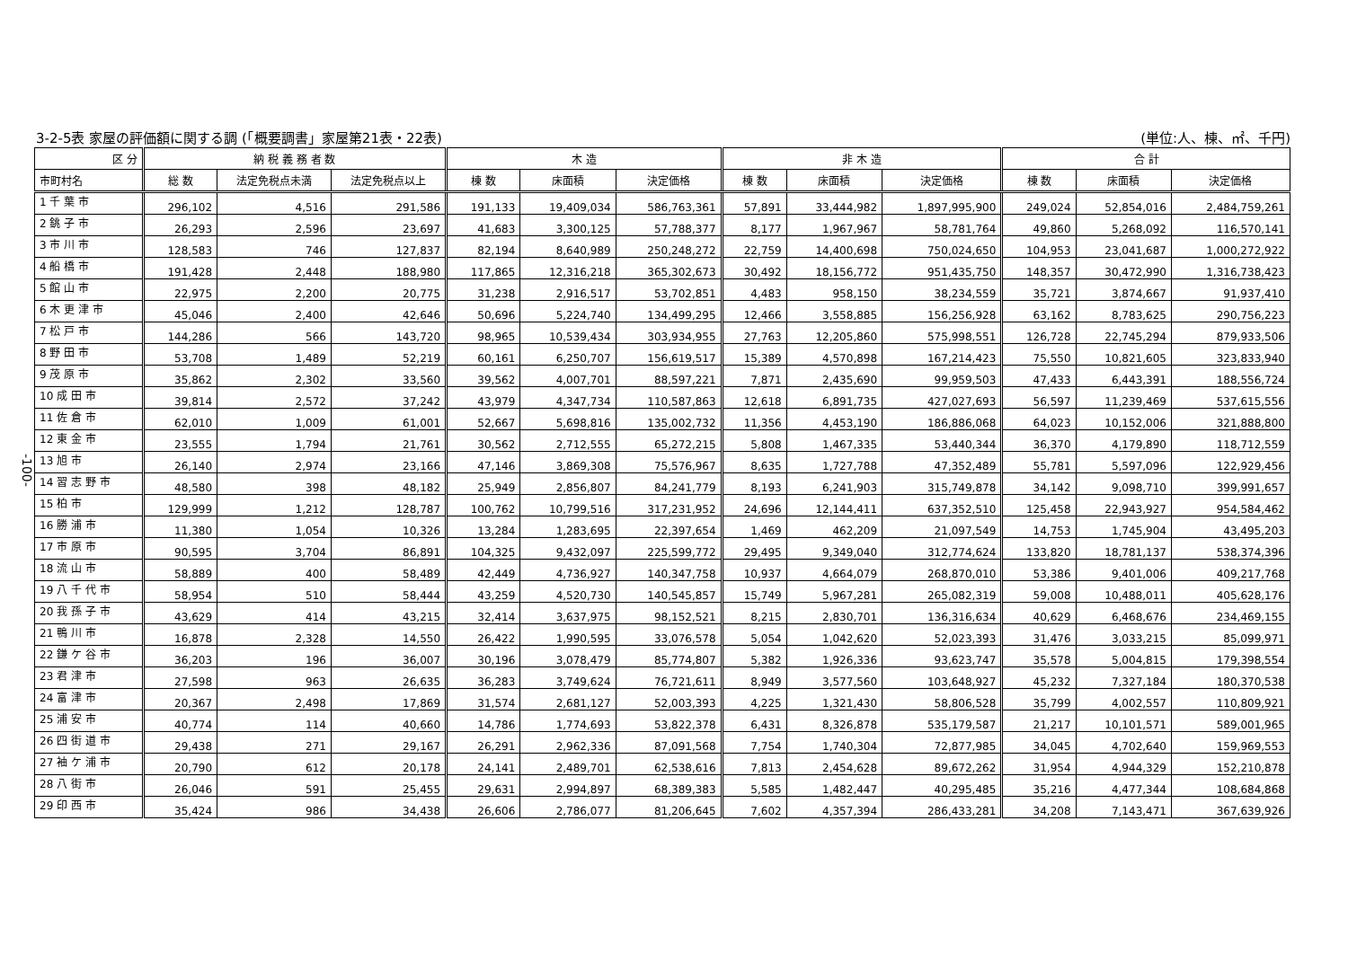3-2-5表 家屋の評価額に関する調 (「概要調書」家屋第21表・22表) (単位:人、棟、㎡、千円)
-100-
| 区 分 | 納 税 義 務 者 数 | | | 木 造 | | | 非 木 造 | | | 合 計 | | |
| --- | --- | --- | --- | --- | --- | --- | --- | --- | --- | --- | --- | --- |
| 市町村名 | 総 数 | 法定免税点未満 | 法定免税点以上 | 棟 数 | 床面積 | 決定価格 | 棟 数 | 床面積 | 決定価格 | 棟 数 | 床面積 | 決定価格 |
| 1 千 葉 市 | 296,102 | 4,516 | 291,586 | 191,133 | 19,409,034 | 586,763,361 | 57,891 | 33,444,982 | 1,897,995,900 | 249,024 | 52,854,016 | 2,484,759,261 |
| 2 銚 子 市 | 26,293 | 2,596 | 23,697 | 41,683 | 3,300,125 | 57,788,377 | 8,177 | 1,967,967 | 58,781,764 | 49,860 | 5,268,092 | 116,570,141 |
| 3 市 川 市 | 128,583 | 746 | 127,837 | 82,194 | 8,640,989 | 250,248,272 | 22,759 | 14,400,698 | 750,024,650 | 104,953 | 23,041,687 | 1,000,272,922 |
| 4 船 橋 市 | 191,428 | 2,448 | 188,980 | 117,865 | 12,316,218 | 365,302,673 | 30,492 | 18,156,772 | 951,435,750 | 148,357 | 30,472,990 | 1,316,738,423 |
| 5 館 山 市 | 22,975 | 2,200 | 20,775 | 31,238 | 2,916,517 | 53,702,851 | 4,483 | 958,150 | 38,234,559 | 35,721 | 3,874,667 | 91,937,410 |
| 6 木 更 津 市 | 45,046 | 2,400 | 42,646 | 50,696 | 5,224,740 | 134,499,295 | 12,466 | 3,558,885 | 156,256,928 | 63,162 | 8,783,625 | 290,756,223 |
| 7 松 戸 市 | 144,286 | 566 | 143,720 | 98,965 | 10,539,434 | 303,934,955 | 27,763 | 12,205,860 | 575,998,551 | 126,728 | 22,745,294 | 879,933,506 |
| 8 野 田 市 | 53,708 | 1,489 | 52,219 | 60,161 | 6,250,707 | 156,619,517 | 15,389 | 4,570,898 | 167,214,423 | 75,550 | 10,821,605 | 323,833,940 |
| 9 茂 原 市 | 35,862 | 2,302 | 33,560 | 39,562 | 4,007,701 | 88,597,221 | 7,871 | 2,435,690 | 99,959,503 | 47,433 | 6,443,391 | 188,556,724 |
| 10 成 田 市 | 39,814 | 2,572 | 37,242 | 43,979 | 4,347,734 | 110,587,863 | 12,618 | 6,891,735 | 427,027,693 | 56,597 | 11,239,469 | 537,615,556 |
| 11 佐 倉 市 | 62,010 | 1,009 | 61,001 | 52,667 | 5,698,816 | 135,002,732 | 11,356 | 4,453,190 | 186,886,068 | 64,023 | 10,152,006 | 321,888,800 |
| 12 東 金 市 | 23,555 | 1,794 | 21,761 | 30,562 | 2,712,555 | 65,272,215 | 5,808 | 1,467,335 | 53,440,344 | 36,370 | 4,179,890 | 118,712,559 |
| 13 旭 市 | 26,140 | 2,974 | 23,166 | 47,146 | 3,869,308 | 75,576,967 | 8,635 | 1,727,788 | 47,352,489 | 55,781 | 5,597,096 | 122,929,456 |
| 14 習 志 野 市 | 48,580 | 398 | 48,182 | 25,949 | 2,856,807 | 84,241,779 | 8,193 | 6,241,903 | 315,749,878 | 34,142 | 9,098,710 | 399,991,657 |
| 15 柏 市 | 129,999 | 1,212 | 128,787 | 100,762 | 10,799,516 | 317,231,952 | 24,696 | 12,144,411 | 637,352,510 | 125,458 | 22,943,927 | 954,584,462 |
| 16 勝 浦 市 | 11,380 | 1,054 | 10,326 | 13,284 | 1,283,695 | 22,397,654 | 1,469 | 462,209 | 21,097,549 | 14,753 | 1,745,904 | 43,495,203 |
| 17 市 原 市 | 90,595 | 3,704 | 86,891 | 104,325 | 9,432,097 | 225,599,772 | 29,495 | 9,349,040 | 312,774,624 | 133,820 | 18,781,137 | 538,374,396 |
| 18 流 山 市 | 58,889 | 400 | 58,489 | 42,449 | 4,736,927 | 140,347,758 | 10,937 | 4,664,079 | 268,870,010 | 53,386 | 9,401,006 | 409,217,768 |
| 19 八 千 代 市 | 58,954 | 510 | 58,444 | 43,259 | 4,520,730 | 140,545,857 | 15,749 | 5,967,281 | 265,082,319 | 59,008 | 10,488,011 | 405,628,176 |
| 20 我 孫 子 市 | 43,629 | 414 | 43,215 | 32,414 | 3,637,975 | 98,152,521 | 8,215 | 2,830,701 | 136,316,634 | 40,629 | 6,468,676 | 234,469,155 |
| 21 鴨 川 市 | 16,878 | 2,328 | 14,550 | 26,422 | 1,990,595 | 33,076,578 | 5,054 | 1,042,620 | 52,023,393 | 31,476 | 3,033,215 | 85,099,971 |
| 22 鎌 ケ 谷 市 | 36,203 | 196 | 36,007 | 30,196 | 3,078,479 | 85,774,807 | 5,382 | 1,926,336 | 93,623,747 | 35,578 | 5,004,815 | 179,398,554 |
| 23 君 津 市 | 27,598 | 963 | 26,635 | 36,283 | 3,749,624 | 76,721,611 | 8,949 | 3,577,560 | 103,648,927 | 45,232 | 7,327,184 | 180,370,538 |
| 24 富 津 市 | 20,367 | 2,498 | 17,869 | 31,574 | 2,681,127 | 52,003,393 | 4,225 | 1,321,430 | 58,806,528 | 35,799 | 4,002,557 | 110,809,921 |
| 25 浦 安 市 | 40,774 | 114 | 40,660 | 14,786 | 1,774,693 | 53,822,378 | 6,431 | 8,326,878 | 535,179,587 | 21,217 | 10,101,571 | 589,001,965 |
| 26 四 街 道 市 | 29,438 | 271 | 29,167 | 26,291 | 2,962,336 | 87,091,568 | 7,754 | 1,740,304 | 72,877,985 | 34,045 | 4,702,640 | 159,969,553 |
| 27 袖 ケ 浦 市 | 20,790 | 612 | 20,178 | 24,141 | 2,489,701 | 62,538,616 | 7,813 | 2,454,628 | 89,672,262 | 31,954 | 4,944,329 | 152,210,878 |
| 28 八 街 市 | 26,046 | 591 | 25,455 | 29,631 | 2,994,897 | 68,389,383 | 5,585 | 1,482,447 | 40,295,485 | 35,216 | 4,477,344 | 108,684,868 |
| 29 印 西 市 | 35,424 | 986 | 34,438 | 26,606 | 2,786,077 | 81,206,645 | 7,602 | 4,357,394 | 286,433,281 | 34,208 | 7,143,471 | 367,639,926 |